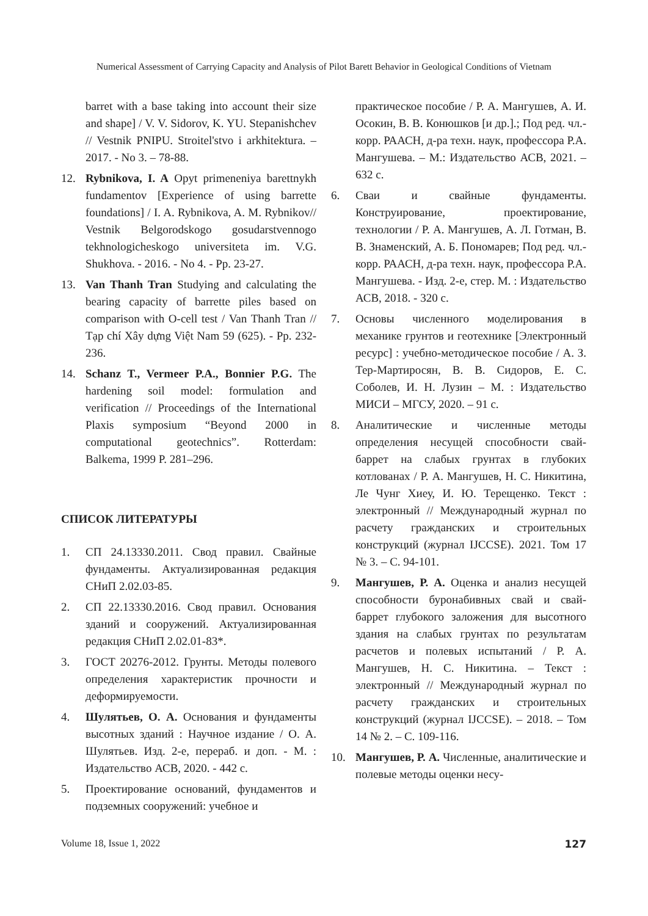Numerical Assessment of Carrying Capacity and Analysis of Pilot Barett Behavior in Geological Conditions of Vietnam
barret with a base taking into account their size and shape] / V. V. Sidorov, K. YU. Stepanishchev // Vestnik PNIPU. Stroitel'stvo i arkhitektura. – 2017. - No 3. – 78-88.
12. Rybnikova, I. A Opyt primeneniya barettnykh fundamentov [Experience of using barrette foundations] / I. A. Rybnikova, A. M. Rybnikov// Vestnik Belgorodskogo gosudarstvennogo tekhnologicheskogo universiteta im. V.G. Shukhova. - 2016. - No 4. - Pp. 23-27.
13. Van Thanh Tran Studying and calculating the bearing capacity of barrette piles based on comparison with O-cell test / Van Thanh Tran // Tạp chí Xây dựng Việt Nam 59 (625). - Pp. 232-236.
14. Schanz T., Vermeer P.A., Bonnier P.G. The hardening soil model: formulation and verification // Proceedings of the International Plaxis symposium “Beyond 2000 in computational geotechnics”. Rotterdam: Balkema, 1999 P. 281–296.
СПИСОК ЛИТЕРАТУРЫ
1. СП 24.13330.2011. Свод правил. Свайные фундаменты. Актуализированная редакция СНиП 2.02.03-85.
2. СП 22.13330.2016. Свод правил. Основания зданий и сооружений. Актуализированная редакция СНиП 2.02.01-83*.
3. ГОСТ 20276-2012. Грунты. Методы полевого определения характеристик прочности и деформируемости.
4. Шулятьев, О. А. Основания и фундаменты высотных зданий : Научное издание / О. А. Шулятьев. Изд. 2-е, перераб. и доп. - М. : Издательство АСВ, 2020. - 442 с.
5. Проектирование оснований, фундаментов и подземных сооружений: учебное и
практическое пособие / Р. А. Мангушев, А. И. Осокин, В. В. Конюшков [и др.].; Под ред. чл.-корр. РААСН, д-ра техн. наук, профессора Р.А. Мангушева. – М.: Издательство АСВ, 2021. – 632 с.
6. Сваи и свайные фундаменты. Конструирование, проектирование, технологии / Р. А. Мангушев, А. Л. Готман, В. В. Знаменский, А. Б. Пономарев; Под ред. чл.-корр. РААСН, д-ра техн. наук, профессора Р.А. Мангушева. - Изд. 2-е, стер. М. : Издательство АСВ, 2018. - 320 с.
7. Основы численного моделирования в механике грунтов и геотехнике [Электронный ресурс] : учебно-методическое пособие / А. З. Тер-Мартиросян, В. В. Сидоров, Е. С. Соболев, И. Н. Лузин – М. : Издательство МИСИ – МГСУ, 2020. – 91 с.
8. Аналитические и численные методы определения несущей способности свай-баррет на слабых грунтах в глубоких котлованах / Р. А. Мангушев, Н. С. Никитина, Ле Чунг Хиеу, И. Ю. Терещенко. Текст : электронный // Международный журнал по расчету гражданских и строительных конструкций (журнал IJCCSE). 2021. Том 17 № 3. – С. 94-101.
9. Мангушев, Р. А. Оценка и анализ несущей способности буронабивных свай и свай-баррет глубокого заложения для высотного здания на слабых грунтах по результатам расчетов и полевых испытаний / Р. А. Мангушев, Н. С. Никитина. – Текст : электронный // Международный журнал по расчету гражданских и строительных конструкций (журнал IJCCSE). – 2018. – Том 14 № 2. – С. 109-116.
10. Мангушев, Р. А. Численные, аналитические и полевые методы оценки несу-
Volume 18, Issue 1, 2022 127